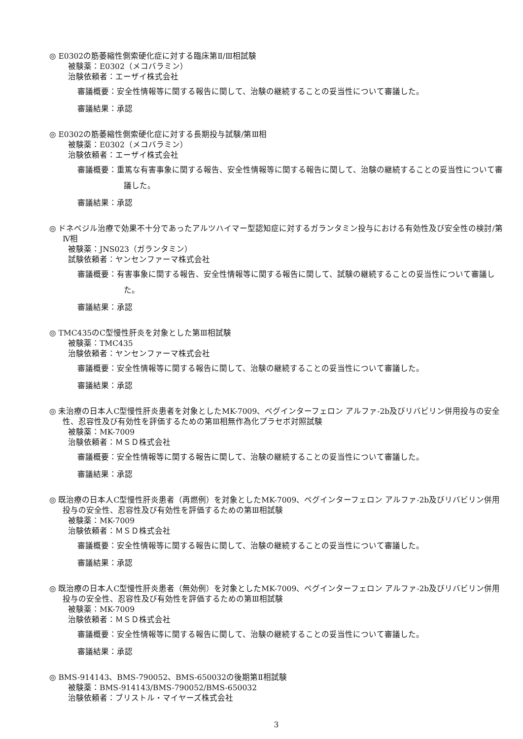◎ E0302の筋萎縮性側索硬化症に対する臨床第Ⅱ/Ⅲ相試験
被験薬：E0302（メコバラミン）
治験依頼者：エーザイ株式会社
審議概要：安全性情報等に関する報告に関して、治験の継続することの妥当性について審議した。
審議結果：承認
◎ E0302の筋萎縮性側索硬化症に対する長期投与試験/第Ⅲ相
被験薬：E0302（メコバラミン）
治験依頼者：エーザイ株式会社
審議概要：重篤な有害事象に関する報告、安全性情報等に関する報告に関して、治験の継続することの妥当性について審議した。
審議結果：承認
◎ ドネペジル治療で効果不十分であったアルツハイマー型認知症に対するガランタミン投与における有効性及び安全性の検討/第Ⅳ相
被験薬：JNS023（ガランタミン）
試験依頼者：ヤンセンファーマ株式会社
審議概要：有害事象に関する報告、安全性情報等に関する報告に関して、試験の継続することの妥当性について審議した。
審議結果：承認
◎ TMC435のC型慢性肝炎を対象とした第Ⅲ相試験
被験薬：TMC435
治験依頼者：ヤンセンファーマ株式会社
審議概要：安全性情報等に関する報告に関して、治験の継続することの妥当性について審議した。
審議結果：承認
◎ 未治療の日本人C型慢性肝炎患者を対象としたMK-7009、ペグインターフェロン アルファ-2b及びリバビリン併用投与の安全性、忍容性及び有効性を評価するための第Ⅲ相無作為化プラセボ対照試験
被験薬：MK-7009
治験依頼者：ＭＳＤ株式会社
審議概要：安全性情報等に関する報告に関して、治験の継続することの妥当性について審議した。
審議結果：承認
◎ 既治療の日本人C型慢性肝炎患者（再燃例）を対象としたMK-7009、ペグインターフェロン アルファ-2b及びリバビリン併用投与の安全性、忍容性及び有効性を評価するための第Ⅲ相試験
被験薬：MK-7009
治験依頼者：ＭＳＤ株式会社
審議概要：安全性情報等に関する報告に関して、治験の継続することの妥当性について審議した。
審議結果：承認
◎ 既治療の日本人C型慢性肝炎患者（無効例）を対象としたMK-7009、ペグインターフェロン アルファ-2b及びリバビリン併用投与の安全性、忍容性及び有効性を評価するための第Ⅲ相試験
被験薬：MK-7009
治験依頼者：ＭＳＤ株式会社
審議概要：安全性情報等に関する報告に関して、治験の継続することの妥当性について審議した。
審議結果：承認
◎ BMS-914143、BMS-790052、BMS-650032の後期第Ⅱ相試験
被験薬：BMS-914143/BMS-790052/BMS-650032
治験依頼者：ブリストル・マイヤーズ株式会社
3